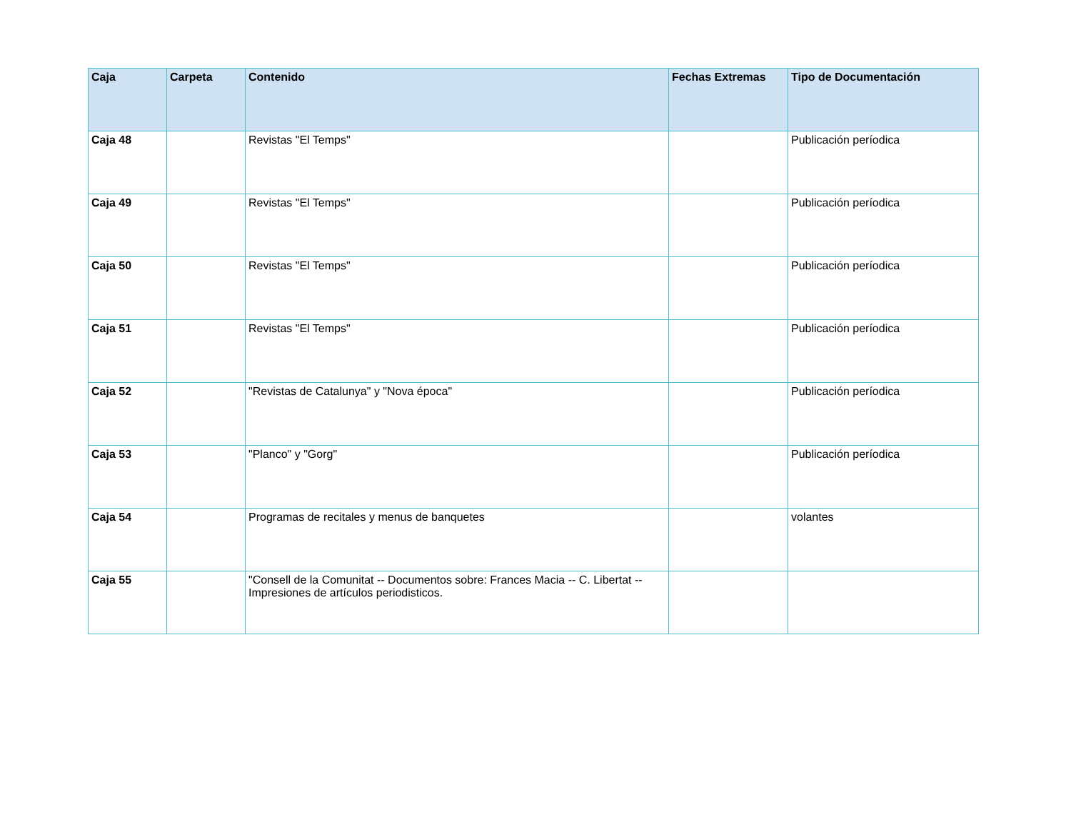| Caja | Carpeta | Contenido | Fechas Extremas | Tipo de Documentación |
| --- | --- | --- | --- | --- |
| Caja 48 | | Revistas "El Temps" | | Publicación períodica |
| Caja 49 | | Revistas "El Temps" | | Publicación períodica |
| Caja 50 | | Revistas "El Temps" | | Publicación períodica |
| Caja 51 | | Revistas "El Temps" | | Publicación períodica |
| Caja 52 | | "Revistas de Catalunya" y "Nova época" | | Publicación períodica |
| Caja 53 | | "Planco" y "Gorg" | | Publicación períodica |
| Caja 54 | | Programas de recitales y menus de banquetes | | volantes |
| Caja 55 | | "Consell de la Comunitat -- Documentos sobre: Frances Macia -- C. Libertat -- Impresiones de artículos periodisticos. | | |